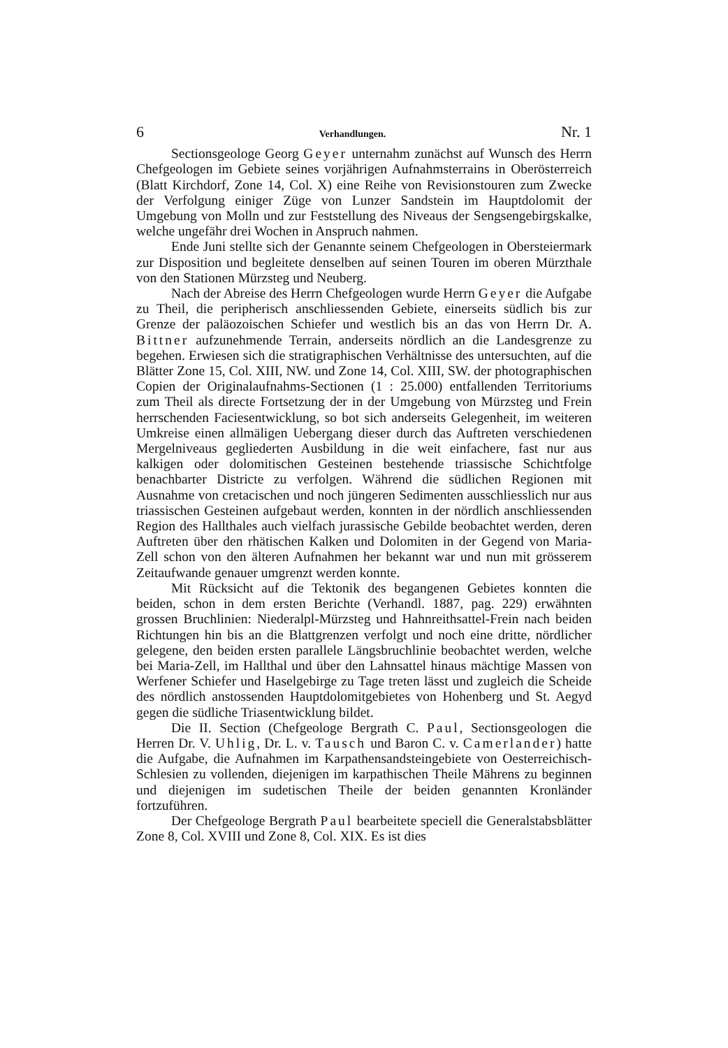6 Verhandlungen. Nr. 1
Sectionsgeologe Georg Geyer unternahm zunächst auf Wunsch des Herrn Chefgeologen im Gebiete seines vorjährigen Aufnahmsterrains in Oberösterreich (Blatt Kirchdorf, Zone 14, Col. X) eine Reihe von Revisionstouren zum Zwecke der Verfolgung einiger Züge von Lunzer Sandstein im Hauptdolomit der Umgebung von Molln und zur Feststellung des Niveaus der Sengsengebirgskalke, welche ungefähr drei Wochen in Anspruch nahmen.
Ende Juni stellte sich der Genannte seinem Chefgeologen in Obersteiermark zur Disposition und begleitete denselben auf seinen Touren im oberen Mürzthale von den Stationen Mürzsteg und Neuberg.
Nach der Abreise des Herrn Chefgeologen wurde Herrn Geyer die Aufgabe zu Theil, die peripherisch anschliessenden Gebiete, einerseits südlich bis zur Grenze der paläozoischen Schiefer und westlich bis an das von Herrn Dr. A. Bittner aufzunehmende Terrain, anderseits nördlich an die Landesgrenze zu begehen. Erwiesen sich die stratigraphischen Verhältnisse des untersuchten, auf die Blätter Zone 15, Col. XIII, NW. und Zone 14, Col. XIII, SW. der photographischen Copien der Originalaufnahms-Sectionen (1 : 25.000) entfallenden Territoriums zum Theil als directe Fortsetzung der in der Umgebung von Mürzsteg und Frein herrschenden Faciesentwicklung, so bot sich anderseits Gelegenheit, im weiteren Umkreise einen allmäligen Uebergang dieser durch das Auftreten verschiedenen Mergelniveaus gegliederten Ausbildung in die weit einfachere, fast nur aus kalkigen oder dolomitischen Gesteinen bestehende triassische Schichtfolge benachbarter Districte zu verfolgen. Während die südlichen Regionen mit Ausnahme von cretacischen und noch jüngeren Sedimenten ausschliesslich nur aus triassischen Gesteinen aufgebaut werden, konnten in der nördlich anschliessenden Region des Hallthales auch vielfach jurassische Gebilde beobachtet werden, deren Auftreten über den rhätischen Kalken und Dolomiten in der Gegend von Maria-Zell schon von den älteren Aufnahmen her bekannt war und nun mit grösserem Zeitaufwande genauer umgrenzt werden konnte.
Mit Rücksicht auf die Tektonik des begangenen Gebietes konnten die beiden, schon in dem ersten Berichte (Verhandl. 1887, pag. 229) erwähnten grossen Bruchlinien: Niederalpl-Mürzsteg und Hahnreithsattel-Frein nach beiden Richtungen hin bis an die Blattgrenzen verfolgt und noch eine dritte, nördlicher gelegene, den beiden ersten parallele Längsbruchlinie beobachtet werden, welche bei Maria-Zell, im Hallthal und über den Lahnsattel hinaus mächtige Massen von Werfener Schiefer und Haselgebirge zu Tage treten lässt und zugleich die Scheide des nördlich anstossenden Hauptdolomitgebietes von Hohenberg und St. Aegyd gegen die südliche Triasentwicklung bildet.
Die II. Section (Chefgeologe Bergrath C. Paul, Sectionsgeologen die Herren Dr. V. Uhlig, Dr. L. v. Tausch und Baron C. v. Camerlander) hatte die Aufgabe, die Aufnahmen im Karpathensandsteingebiete von Oesterreichisch-Schlesien zu vollenden, diejenigen im karpathischen Theile Mährens zu beginnen und diejenigen im sudetischen Theile der beiden genannten Kronländer fortzuführen.
Der Chefgeologe Bergrath Paul bearbeitete speciell die Generalstabsblätter Zone 8, Col. XVIII und Zone 8, Col. XIX. Es ist dies